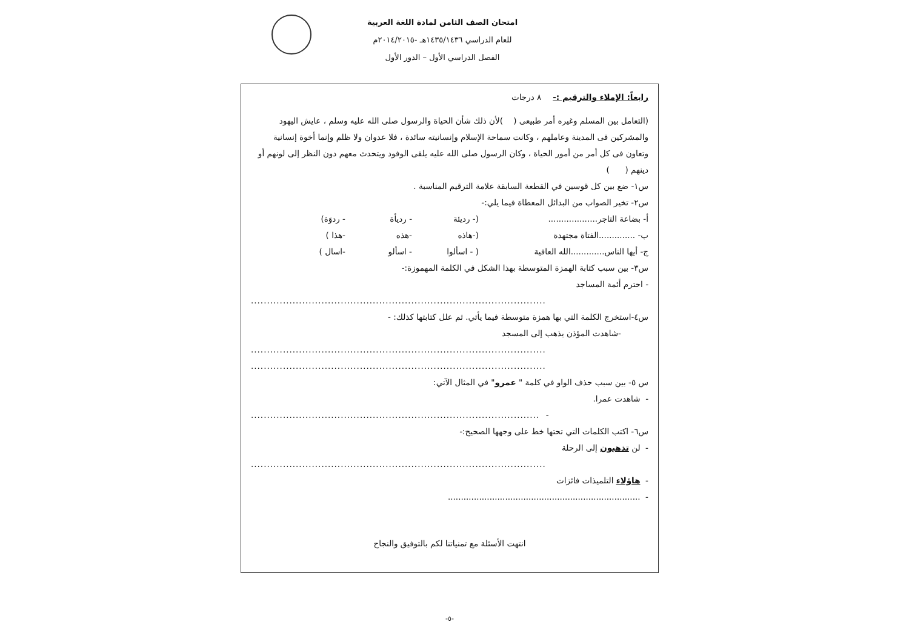امتحان الصف الثامن لمادة اللغة العربية
للعام الدراسي ١٤٣٥/١٤٣٦هـ -٢٠١٤/٢٠١٥م
الفصل الدراسي الأول – الدور الأول
رابعاً: الإملاء والترقيم :- ٨ درجات
(التعامل بين المسلم وغيره أمر طبيعى ( )لأن ذلك شأن الحياة والرسول صلى الله عليه وسلم ، عايش اليهود والمشركين فى المدينة وعاملهم ، وكانت سماحة الإسلام وإنسانيته سائدة ، فلا عدوان ولا ظلم وإنما أخوة إنسانية وتعاون فى كل أمر من أمور الحياة ، وكان الرسول صلى الله عليه يلقى الوفود ويتحدث معهم دون النظر إلى لونهم أو دينهم ( )
س١- ضع بين كل قوسين في القطعة السابقة علامة الترقيم المناسبة .
س٢- تخير الصواب من البدائل المعطاة فيما يلي:-
أ- بضاعة التاجر................... (- رديئة - رديأة - ردوَة)
ب- ..............الفتاة مجتهدة (-هاذه -هذه -هذا )
ج- أيها الناس.............الله العافية ( - اسألوا - اسألو -اسال )
س٣- بين سبب كتابة الهمزة المتوسطة بهذا الشكل في الكلمة المهموزة:-
- احترم أئمة المساجد
............................................................................................
س٤-استخرج الكلمة التي بها همزة متوسطة فيما يأتي. ثم علل كتابتها كذلك: -
-شاهدت المؤذن يذهب إلى المسجد
............................................................................................
............................................................................................
س ٥- بين سبب حذف الواو في كلمة " عمرو" في المثال الآتي:
- شاهدت عمرا.
- ..........................................................................................
س٦- اكتب الكلمات التي تحتها خط على وجهها الصحيح:-
- لن تذهبون إلى الرحلة
............................................................................................
- هاؤلاء التلميذات فائزات
- ..........................................................................
انتهت الأسئلة مع تمنياتنا لكم بالتوفيق والنجاح
-٥-